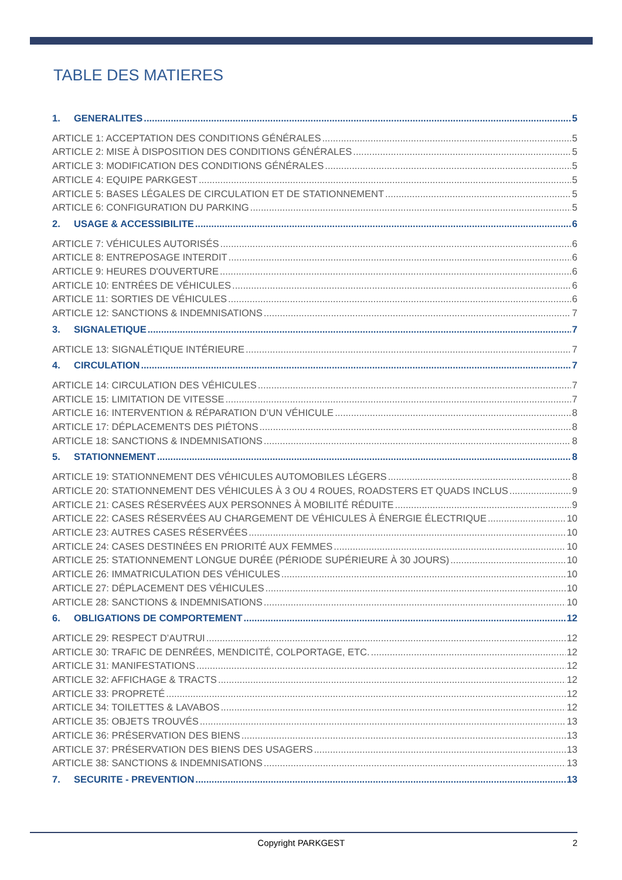TABLE DES MATIERES
1. GENERALITES 5
ARTICLE 1: ACCEPTATION DES CONDITIONS GÉNÉRALES 5
ARTICLE 2: MISE À DISPOSITION DES CONDITIONS GÉNÉRALES 5
ARTICLE 3: MODIFICATION DES CONDITIONS GÉNÉRALES 5
ARTICLE 4: EQUIPE PARKGEST 5
ARTICLE 5: BASES LÉGALES DE CIRCULATION ET DE STATIONNEMENT 5
ARTICLE 6: CONFIGURATION DU PARKING 5
2. USAGE & ACCESSIBILITE 6
ARTICLE 7: VÉHICULES AUTORISÉS 6
ARTICLE 8: ENTREPOSAGE INTERDIT 6
ARTICLE 9: HEURES D'OUVERTURE 6
ARTICLE 10: ENTRÉES DE VÉHICULES 6
ARTICLE 11: SORTIES DE VÉHICULES 6
ARTICLE 12: SANCTIONS & INDEMNISATIONS 7
3. SIGNALETIQUE 7
ARTICLE 13: SIGNALÉTIQUE INTÉRIEURE 7
4. CIRCULATION 7
ARTICLE 14: CIRCULATION DES VÉHICULES 7
ARTICLE 15: LIMITATION DE VITESSE 7
ARTICLE 16: INTERVENTION & RÉPARATION D’UN VÉHICULE 8
ARTICLE 17: DÉPLACEMENTS DES PIÉTONS 8
ARTICLE 18: SANCTIONS & INDEMNISATIONS 8
5. STATIONNEMENT 8
ARTICLE 19: STATIONNEMENT DES VÉHICULES AUTOMOBILES LÉGERS 8
ARTICLE 20: STATIONNEMENT DES VÉHICULES À 3 OU 4 ROUES, ROADSTERS ET QUADS INCLUS 9
ARTICLE 21: CASES RÉSERVÉES AUX PERSONNES À MOBILITÉ RÉDUITE 9
ARTICLE 22: CASES RÉSERVÉES AU CHARGEMENT DE VÉHICULES À ÉNERGIE ÉLECTRIQUE 10
ARTICLE 23: AUTRES CASES RÉSERVÉES 10
ARTICLE 24: CASES DESTINÉES EN PRIORITÉ AUX FEMMES 10
ARTICLE 25: STATIONNEMENT LONGUE DURÉE (PÉRIODE SUPÉRIEURE À 30 JOURS) 10
ARTICLE 26: IMMATRICULATION DES VÉHICULES 10
ARTICLE 27: DÉPLACEMENT DES VÉHICULES 10
ARTICLE 28: SANCTIONS & INDEMNISATIONS 10
6. OBLIGATIONS DE COMPORTEMENT 12
ARTICLE 29: RESPECT D’AUTRUI 12
ARTICLE 30: TRAFIC DE DENRÉES, MENDICITÉ, COLPORTAGE, ETC. 12
ARTICLE 31: MANIFESTATIONS 12
ARTICLE 32: AFFICHAGE & TRACTS 12
ARTICLE 33: PROPRETÉ 12
ARTICLE 34: TOILETTES & LAVABOS 12
ARTICLE 35: OBJETS TROUVÉS 13
ARTICLE 36: PRÉSERVATION DES BIENS 13
ARTICLE 37: PRÉSERVATION DES BIENS DES USAGERS 13
ARTICLE 38: SANCTIONS & INDEMNISATIONS 13
7. SECURITE - PREVENTION 13
Copyright PARKGEST 2